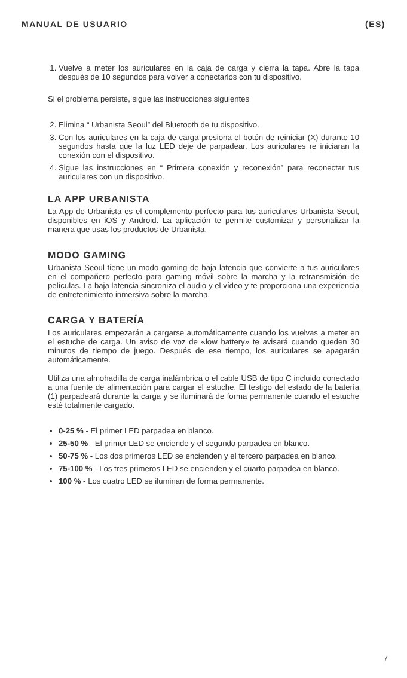MANUAL DE USUARIO (ES)
1. Vuelve a meter los auriculares en la caja de carga y cierra la tapa. Abre la tapa después de 10 segundos para volver a conectarlos con tu dispositivo.
Si el problema persiste, sigue las instrucciones siguientes
2. Elimina “ Urbanista Seoul” del Bluetooth de tu dispositivo.
3. Con los auriculares en la caja de carga presiona el botón de reiniciar (X) durante 10 segundos hasta que la luz LED deje de parpadear. Los auriculares re iniciaran la conexión con el dispositivo.
4. Sigue las instrucciones en “ Primera conexión y reconexión” para reconectar tus auriculares con un dispositivo.
LA APP URBANISTA
La App de Urbanista es el complemento perfecto para tus auriculares Urbanista Seoul, disponibles en iOS y Android. La aplicación te permite customizar y personalizar la manera que usas los productos de Urbanista.
MODO GAMING
Urbanista Seoul tiene un modo gaming de baja latencia que convierte a tus auriculares en el compañero perfecto para gaming móvil sobre la marcha y la retransmisión de películas. La baja latencia sincroniza el audio y el vídeo y te proporciona una experiencia de entretenimiento inmersiva sobre la marcha.
CARGA Y BATERÍA
Los auriculares empezarán a cargarse automáticamente cuando los vuelvas a meter en el estuche de carga. Un aviso de voz de «low battery» te avisará cuando queden 30 minutos de tiempo de juego. Después de ese tiempo, los auriculares se apagarán automáticamente.
Utiliza una almohadilla de carga inalámbrica o el cable USB de tipo C incluido conectado a una fuente de alimentación para cargar el estuche. El testigo del estado de la batería (1) parpadeará durante la carga y se iluminará de forma permanente cuando el estuche esté totalmente cargado.
0-25 % - El primer LED parpadea en blanco.
25-50 % - El primer LED se enciende y el segundo parpadea en blanco.
50-75 % - Los dos primeros LED se encienden y el tercero parpadea en blanco.
75-100 % - Los tres primeros LED se encienden y el cuarto parpadea en blanco.
100 % - Los cuatro LED se iluminan de forma permanente.
7